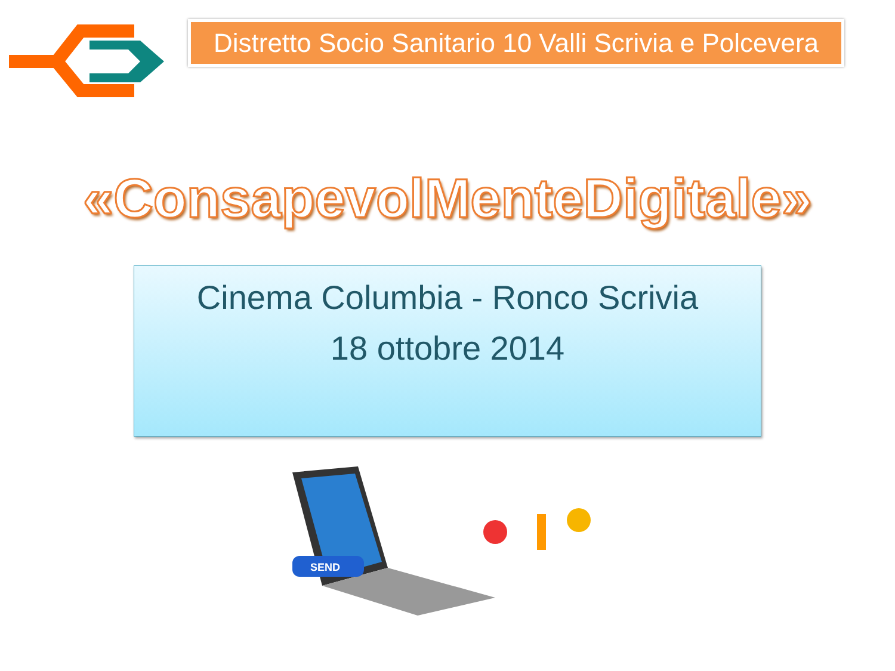Distretto Socio Sanitario 10 Valli Scrivia e Polcevera
«ConsapevolMenteDigitale»
Cinema Columbia - Ronco Scrivia
18 ottobre 2014
SEND